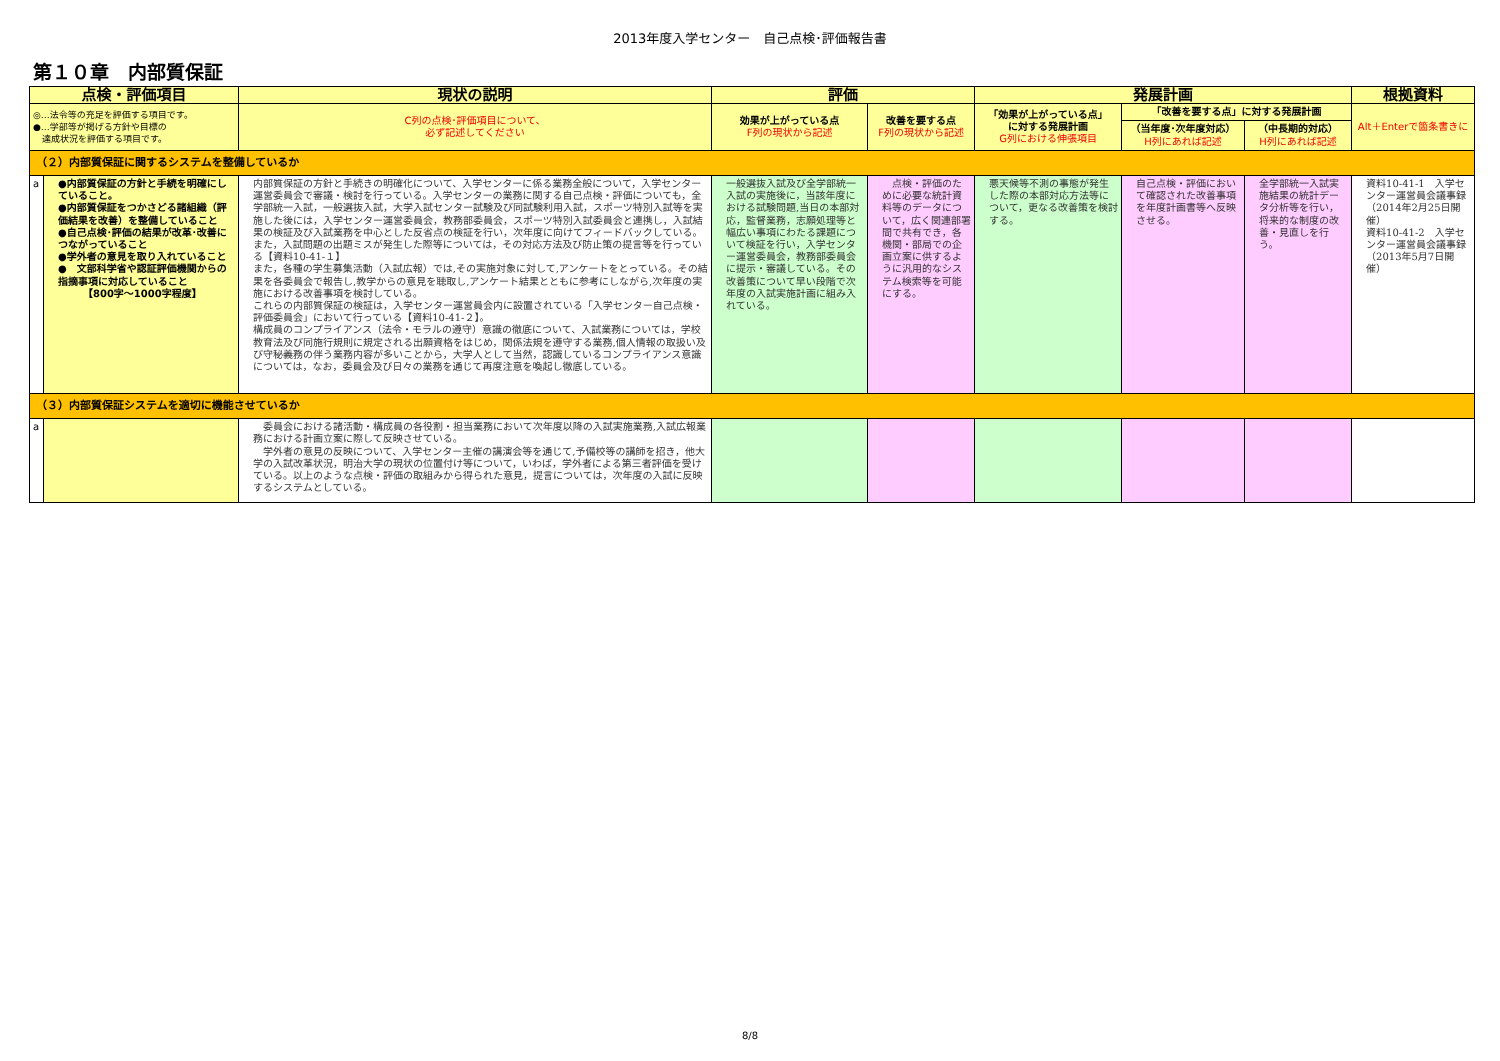2013年度入学センター　自己点検･評価報告書
第１０章　内部質保証
| 点検・評価項目 | | 現状の説明 | 評価 | | 発展計画 | | | 根拠資料 |
| --- | --- | --- | --- | --- | --- | --- | --- | --- |
| ◎…法令等の充足を評価する項目です。 ●…学部等が掲げる方針や目標の 達成状況を評価する項目です。 | | C列の点検･評価項目について、 必ず記述してください | 効果が上がっている点 F列の現状から記述 | 改善を要する点 F列の現状から記述 | 「効果が上がっている点」 に対する発展計画 G列における伸張項目 | 「改善を要する点」に対する発展計画 | | Alt＋Enterで箇条書きに |
| | | | | | | （当年度･次年度対応） H列にあれば記述 | （中長期的対応） H列にあれば記述 | |
| （２）内部質保証に関するシステムを整備しているか | | | | | | | | |
| a | ●内部質保証の方針と手続を明確にしていること。 ●内部質保証をつかさどる諸組織（評価結果を改善）を整備していること ●自己点検･評価の結果が改革･改善につながっていること ●学外者の意見を取り入れていること ● 文部科学省や認証評価機関からの指摘事項に対応していること 【800字～1000字程度】 | 内部質保証の方針と手続きの明確化について、入学センターに係る業務全般について，入学センター運営委員会で審議・検討を行っている。入学センターの業務に関する自己点検・評価についても，全学部統一入試，一般選抜入試，大学入試センター試験及び同試験利用入試，スポーツ特別入試等を実施した後には，入学センター運営委員会，教務部委員会，スポーツ特別入試委員会と連携し，入試結果の検証及び入試業務を中心とした反省点の検証を行い，次年度に向けてフィードバックしている。また，入試問題の出題ミスが発生した際等については，その対応方法及び防止策の提言等を行っている【資料10-41-１】 また，各種の学生募集活動（入試広報）では,その実施対象に対して,アンケートをとっている。その結果を各委員会で報告し,教学からの意見を聴取し,アンケート結果とともに参考にしながら,次年度の実施における改善事項を検討している。 これらの内部質保証の検証は，入学センター運営員会内に設置されている「入学センター自己点検・評価委員会」において行っている【資料10-41-２】。 構成員のコンプライアンス（法令・モラルの遵守）意識の徹底について、入試業務については，学校教育法及び同施行規則に規定される出願資格をはじめ，関係法規を遵守する業務,個人情報の取扱い及び守秘義務の伴う業務内容が多いことから，大学人として当然，認識しているコンプライアンス意識については，なお，委員会及び日々の業務を通じて再度注意を喚起し徹底している。 | 一般選抜入試及び全学部統一入試の実施後に，当該年度における試験問題,当日の本部対応，監督業務，志願処理等と幅広い事項にわたる課題について検証を行い，入学センター運営委員会，教務部委員会に提示・審議している。その改善策について早い段階で次年度の入試実施計画に組み入れている。 | 点検・評価のために必要な統計資料等のデータについて，広く関連部署間で共有でき，各機関・部局での企画立案に供するように汎用的なシステム検索等を可能にする。 | 悪天候等不測の事態が発生した際の本部対応方法等について，更なる改善策を検討する。 | 自己点検・評価において確認された改善事項を年度計画書等へ反映させる。 | 全学部統一入試実施結果の統計データ分析等を行い，将来的な制度の改善・見直しを行う。 | 資料10-41-1 入学センター運営員会議事録（2014年2月25日開催） 資料10-41-2 入学センター運営員会議事録（2013年5月7日開催） |
| （３）内部質保証システムを適切に機能させているか | | | | | | | | |
| a | | 委員会における諸活動・構成員の各役割・担当業務において次年度以降の入試実施業務,入試広報業務における計画立案に際して反映させている。 学外者の意見の反映について、入学センター主催の講演会等を通じて,予備校等の講師を招き，他大学の入試改革状況，明治大学の現状の位置付け等について，いわば，学外者による第三者評価を受けている。以上のような点検・評価の取組みから得られた意見，提言については，次年度の入試に反映するシステムとしている。 | | | | | | |
8/8